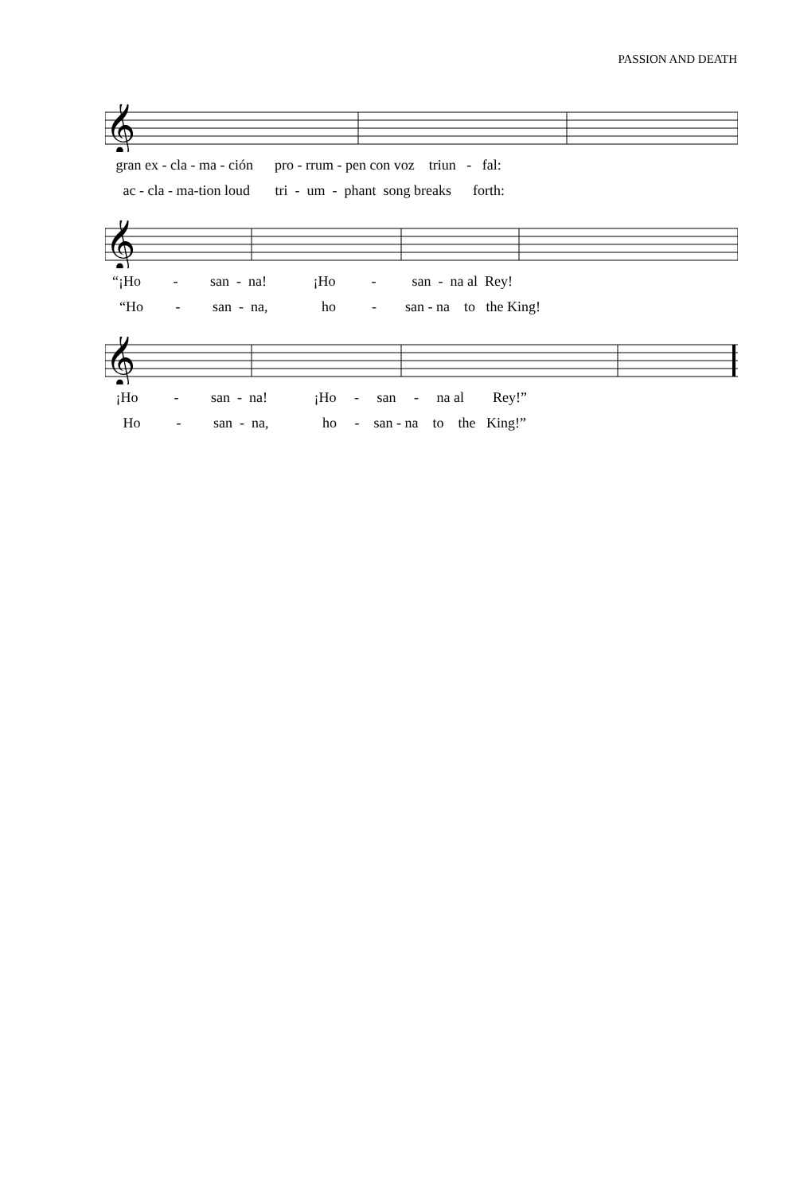PASSION AND DEATH
𝄞
gran ex - cla - ma - ción pro - rrum - pen con voz triun - fal:
ac - cla - ma-tion loud tri - um - phant song breaks forth:
𝄞
“¡Ho - san - na! ¡Ho - san - na al Rey!
“Ho - san - na, ho - san - na to the King!
𝄞
¡Ho - san - na! ¡Ho - san - na al Rey!”
Ho - san - na, ho - san - na to the King!”